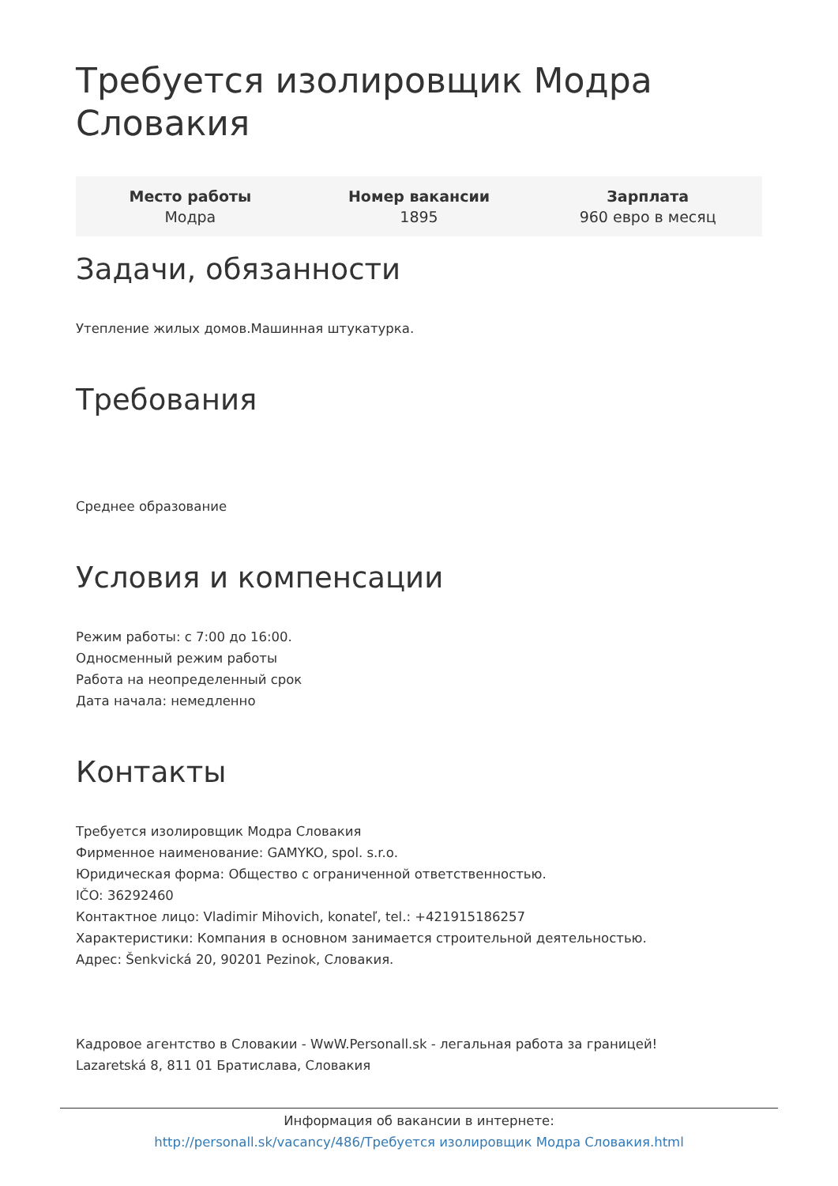Требуется изолировщик Модра Словакия
Место работы
Модра
Номер вакансии
1895
Зарплата
960 евро в месяц
Задачи, обязанности
Утепление жилых домов.Машинная штукатурка.
Требования
Среднее образование
Условия и компенсации
Режим работы: с 7:00 до 16:00.
Односменный режим работы
Работа на неопределенный срок
Дата начала: немедленно
Контакты
Требуется изолировщик Модра Словакия
Фирменное наименование: GAMYKO, spol. s.r.o.
Юридическая форма: Общество с ограниченной ответственностью.
IČO: 36292460
Контактное лицо: Vladimir Mihovich, konateľ, tel.: +421915186257
Характеристики: Компания в основном занимается строительной деятельностью.
Адрес: Šenkvická 20, 90201 Pezinok, Словакия.
Кадровое агентство в Словакии - WwW.Personall.sk - легальная работа за границей!
Lazaretská 8, 811 01 Братислава, Словакия
Информация об вакансии в интернете:
http://personall.sk/vacancy/486/Требуется изолировщик Модра Словакия.html